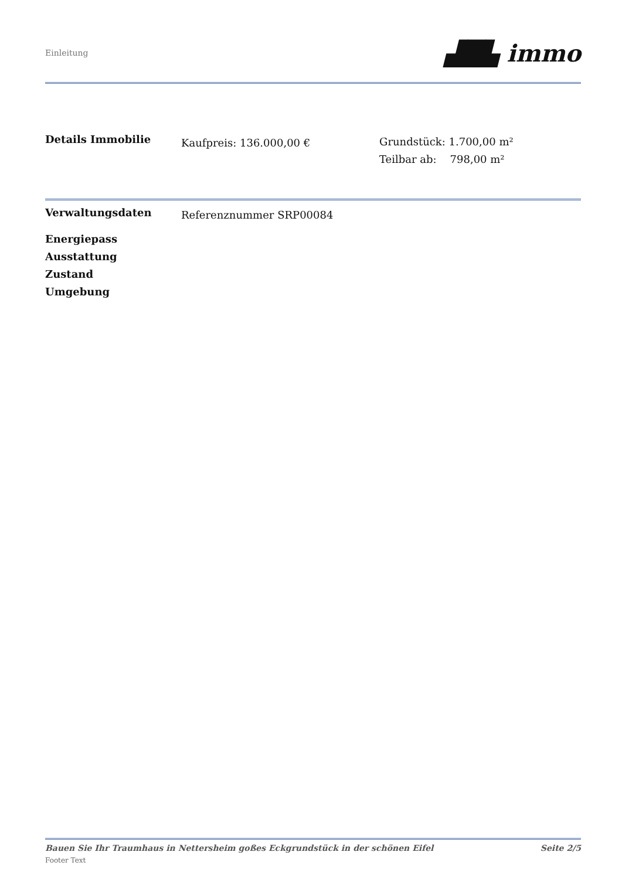Einleitung
▟█▙ immo
Details Immobilie
Kaufpreis: 136.000,00 €
Grundstück: 1.700,00 m²
Teilbar ab: 798,00 m²
Verwaltungsdaten
Referenznummer SRP00084
Energiepass
Ausstattung
Zustand
Umgebung
Bauen Sie Ihr Traumhaus in Nettersheim goßes Eckgrundstück in der schönen Eifel Seite 2/5
Footer Text